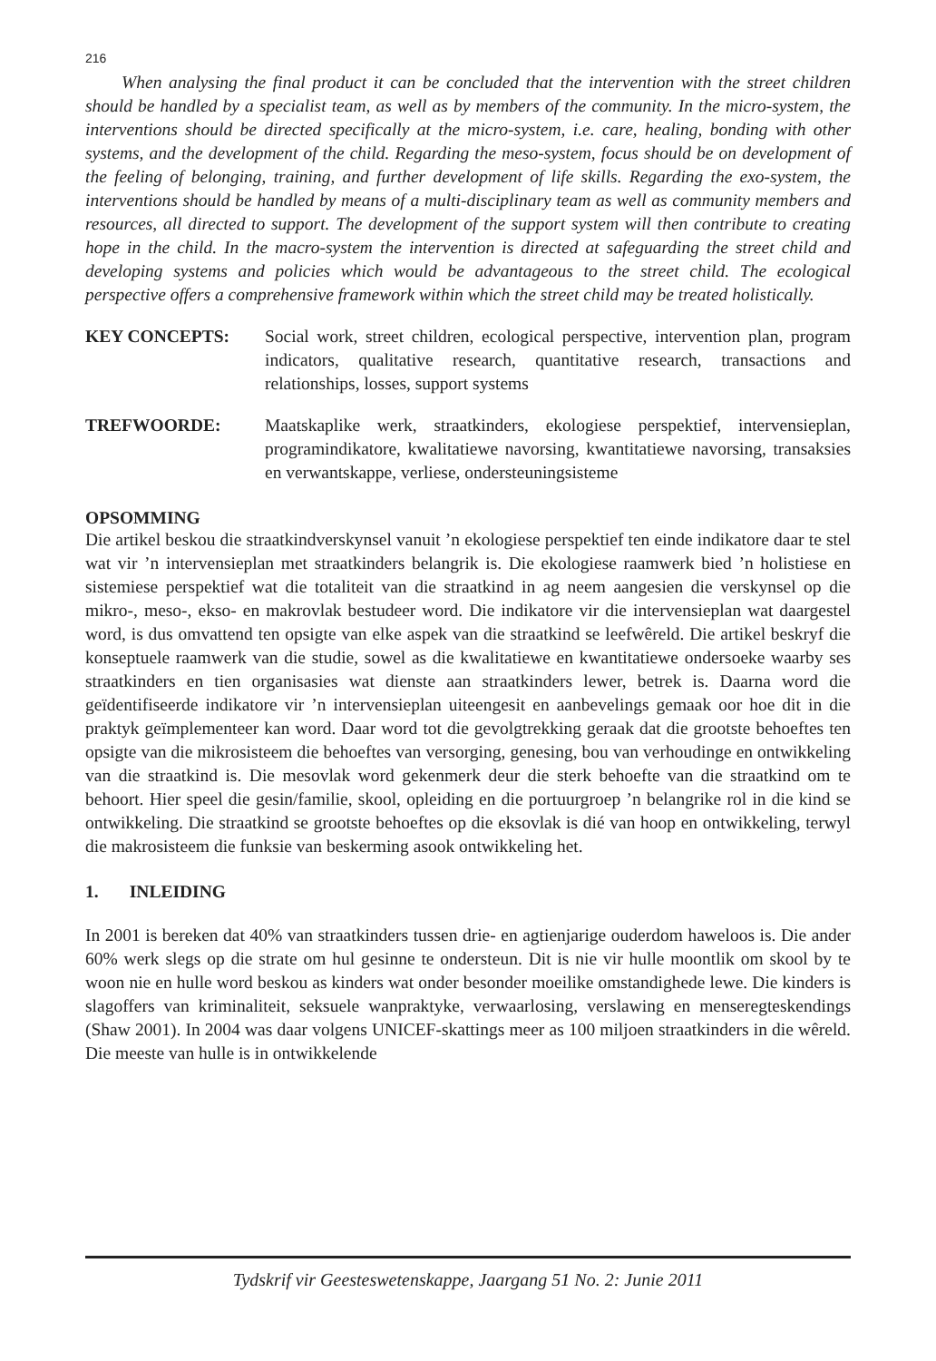216
When analysing the final product it can be concluded that the intervention with the street children should be handled by a specialist team, as well as by members of the community. In the micro-system, the interventions should be directed specifically at the micro-system, i.e. care, healing, bonding with other systems, and the development of the child. Regarding the meso-system, focus should be on development of the feeling of belonging, training, and further development of life skills. Regarding the exo-system, the interventions should be handled by means of a multi-disciplinary team as well as community members and resources, all directed to support. The development of the support system will then contribute to creating hope in the child. In the macro-system the intervention is directed at safeguarding the street child and developing systems and policies which would be advantageous to the street child. The ecological perspective offers a comprehensive framework within which the street child may be treated holistically.
KEY CONCEPTS: Social work, street children, ecological perspective, intervention plan, program indicators, qualitative research, quantitative research, transactions and relationships, losses, support systems
TREFWOORDE: Maatskaplike werk, straatkinders, ekologiese perspektief, intervensieplan, programindikatore, kwalitatiewe navorsing, kwantitatiewe navorsing, transaksies en verwantskappe, verliese, ondersteuningsisteme
OPSOMMING
Die artikel beskou die straatkindverskynsel vanuit ’n ekologiese perspektief ten einde indikatore daar te stel wat vir ’n intervensieplan met straatkinders belangrik is. Die ekologiese raamwerk bied ’n holistiese en sistemiese perspektief wat die totaliteit van die straatkind in ag neem aangesien die verskynsel op die mikro-, meso-, ekso- en makrovlak bestudeer word. Die indikatore vir die intervensieplan wat daargestel word, is dus omvattend ten opsigte van elke aspek van die straatkind se leefwêreld. Die artikel beskryf die konseptuele raamwerk van die studie, sowel as die kwalitatiewe en kwantitatiewe ondersoeke waarby ses straatkinders en tien organisasies wat dienste aan straatkinders lewer, betrek is. Daarna word die geïdentifiseerde indikatore vir ’n intervensieplan uiteengesit en aanbevelings gemaak oor hoe dit in die praktyk geïmplementeer kan word. Daar word tot die gevolgtrekking geraak dat die grootste behoeftes ten opsigte van die mikrosisteem die behoeftes van versorging, genesing, bou van verhoudinge en ontwikkeling van die straatkind is. Die mesovlak word gekenmerk deur die sterk behoefte van die straatkind om te behoort. Hier speel die gesin/familie, skool, opleiding en die portuurgroep ’n belangrike rol in die kind se ontwikkeling. Die straatkind se grootste behoeftes op die eksovlak is dié van hoop en ontwikkeling, terwyl die makrosisteem die funksie van beskerming asook ontwikkeling het.
1. INLEIDING
In 2001 is bereken dat 40% van straatkinders tussen drie- en agtienjarige ouderdom haweloos is. Die ander 60% werk slegs op die strate om hul gesinne te ondersteun. Dit is nie vir hulle moontlik om skool by te woon nie en hulle word beskou as kinders wat onder besonder moeilike omstandighede lewe. Die kinders is slagoffers van kriminaliteit, seksuele wanpraktyke, verwaarlo­sing, verslawing en menseregteskendings (Shaw 2001). In 2004 was daar volgens UNICEF-skat­tings meer as 100 miljoen straatkinders in die wêreld. Die meeste van hulle is in ontwikkelende
Tydskrif vir Geesteswetenskappe, Jaargang 51 No. 2: Junie 2011